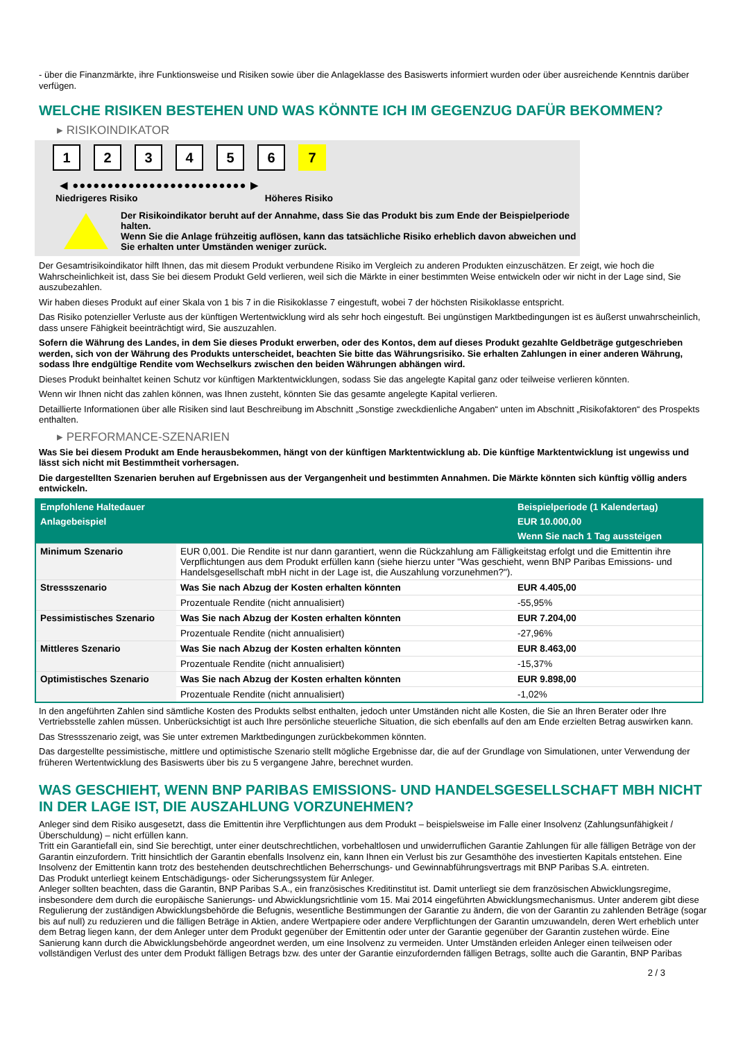- über die Finanzmärkte, ihre Funktionsweise und Risiken sowie über die Anlageklasse des Basiswerts informiert wurden oder über ausreichende Kenntnis darüber verfügen.
WELCHE RISIKEN BESTEHEN UND WAS KÖNNTE ICH IM GEGENZUG DAFÜR BEKOMMEN?
▸ RISIKOINDIKATOR
123456 7
◀ ●●●●●●●●●●●●●●●●●●●●●●●●● ▶
Niedrigeres Risiko Höheres Risiko
Der Risikoindikator beruht auf der Annahme, dass Sie das Produkt bis zum Ende der Beispielperiode halten.
Wenn Sie die Anlage frühzeitig auflösen, kann das tatsächliche Risiko erheblich davon abweichen und Sie erhalten unter Umständen weniger zurück.
Der Gesamtrisikoindikator hilft Ihnen, das mit diesem Produkt verbundene Risiko im Vergleich zu anderen Produkten einzuschätzen. Er zeigt, wie hoch die Wahrscheinlichkeit ist, dass Sie bei diesem Produkt Geld verlieren, weil sich die Märkte in einer bestimmten Weise entwickeln oder wir nicht in der Lage sind, Sie auszubezahlen.
Wir haben dieses Produkt auf einer Skala von 1 bis 7 in die Risikoklasse 7 eingestuft, wobei 7 der höchsten Risikoklasse entspricht.
Das Risiko potenzieller Verluste aus der künftigen Wertentwicklung wird als sehr hoch eingestuft. Bei ungünstigen Marktbedingungen ist es äußerst unwahrscheinlich, dass unsere Fähigkeit beeinträchtigt wird, Sie auszuzahlen.
Sofern die Währung des Landes, in dem Sie dieses Produkt erwerben, oder des Kontos, dem auf dieses Produkt gezahlte Geldbeträge gutgeschrieben werden, sich von der Währung des Produkts unterscheidet, beachten Sie bitte das Währungsrisiko. Sie erhalten Zahlungen in einer anderen Währung, sodass Ihre endgültige Rendite vom Wechselkurs zwischen den beiden Währungen abhängen wird.
Dieses Produkt beinhaltet keinen Schutz vor künftigen Marktentwicklungen, sodass Sie das angelegte Kapital ganz oder teilweise verlieren könnten.
Wenn wir Ihnen nicht das zahlen können, was Ihnen zusteht, könnten Sie das gesamte angelegte Kapital verlieren.
Detaillierte Informationen über alle Risiken sind laut Beschreibung im Abschnitt „Sonstige zweckdienliche Angaben“ unten im Abschnitt „Risikofaktoren“ des Prospekts enthalten.
▸ PERFORMANCE-SZENARIEN
Was Sie bei diesem Produkt am Ende herausbekommen, hängt von der künftigen Marktentwicklung ab. Die künftige Marktentwicklung ist ungewiss und lässt sich nicht mit Bestimmtheit vorhersagen.
Die dargestellten Szenarien beruhen auf Ergebnissen aus der Vergangenheit und bestimmten Annahmen. Die Märkte könnten sich künftig völlig anders entwickeln.
| Empfohlene Haltedauer | | Beispielperiode (1 Kalendertag) |
| --- | --- | --- |
| Anlagebeispiel | | EUR 10.000,00 |
| | | Wenn Sie nach 1 Tag aussteigen |
| Minimum Szenario | EUR 0,001. Die Rendite ist nur dann garantiert, wenn die Rückzahlung am Fälligkeitstag erfolgt und die Emittentin ihre Verpflichtungen aus dem Produkt erfüllen kann (siehe hierzu unter "Was geschieht, wenn BNP Paribas Emissions- und Handelsgesellschaft mbH nicht in der Lage ist, die Auszahlung vorzunehmen?"). | |
| Stressszenario | Was Sie nach Abzug der Kosten erhalten könnten | EUR 4.405,00 |
| | Prozentuale Rendite (nicht annualisiert) | -55,95% |
| Pessimistisches Szenario | Was Sie nach Abzug der Kosten erhalten könnten | EUR 7.204,00 |
| | Prozentuale Rendite (nicht annualisiert) | -27,96% |
| Mittleres Szenario | Was Sie nach Abzug der Kosten erhalten könnten | EUR 8.463,00 |
| | Prozentuale Rendite (nicht annualisiert) | -15,37% |
| Optimistisches Szenario | Was Sie nach Abzug der Kosten erhalten könnten | EUR 9.898,00 |
| | Prozentuale Rendite (nicht annualisiert) | -1,02% |
In den angeführten Zahlen sind sämtliche Kosten des Produkts selbst enthalten, jedoch unter Umständen nicht alle Kosten, die Sie an Ihren Berater oder Ihre Vertriebsstelle zahlen müssen. Unberücksichtigt ist auch Ihre persönliche steuerliche Situation, die sich ebenfalls auf den am Ende erzielten Betrag auswirken kann.
Das Stressszenario zeigt, was Sie unter extremen Marktbedingungen zurückbekommen könnten.
Das dargestellte pessimistische, mittlere und optimistische Szenario stellt mögliche Ergebnisse dar, die auf der Grundlage von Simulationen, unter Verwendung der früheren Wertentwicklung des Basiswerts über bis zu 5 vergangene Jahre, berechnet wurden.
WAS GESCHIEHT, WENN BNP PARIBAS EMISSIONS- UND HANDELSGESELLSCHAFT MBH NICHT IN DER LAGE IST, DIE AUSZAHLUNG VORZUNEHMEN?
Anleger sind dem Risiko ausgesetzt, dass die Emittentin ihre Verpflichtungen aus dem Produkt – beispielsweise im Falle einer Insolvenz (Zahlungsunfähigkeit / Überschuldung) – nicht erfüllen kann.
Tritt ein Garantiefall ein, sind Sie berechtigt, unter einer deutschrechtlichen, vorbehaltlosen und unwiderruflichen Garantie Zahlungen für alle fälligen Beträge von der Garantin einzufordern. Tritt hinsichtlich der Garantin ebenfalls Insolvenz ein, kann Ihnen ein Verlust bis zur Gesamthöhe des investierten Kapitals entstehen. Eine Insolvenz der Emittentin kann trotz des bestehenden deutschrechtlichen Beherrschungs- und Gewinnabführungsvertrags mit BNP Paribas S.A. eintreten.
Das Produkt unterliegt keinem Entschädigungs- oder Sicherungssystem für Anleger.
Anleger sollten beachten, dass die Garantin, BNP Paribas S.A., ein französisches Kreditinstitut ist. Damit unterliegt sie dem französischen Abwicklungsregime, insbesondere dem durch die europäische Sanierungs- und Abwicklungsrichtlinie vom 15. Mai 2014 eingeführten Abwicklungsmechanismus. Unter anderem gibt diese Regulierung der zuständigen Abwicklungsbehörde die Befugnis, wesentliche Bestimmungen der Garantie zu ändern, die von der Garantin zu zahlenden Beträge (sogar bis auf null) zu reduzieren und die fälligen Beträge in Aktien, andere Wertpapiere oder andere Verpflichtungen der Garantin umzuwandeln, deren Wert erheblich unter dem Betrag liegen kann, der dem Anleger unter dem Produkt gegenüber der Emittentin oder unter der Garantie gegenüber der Garantin zustehen würde. Eine Sanierung kann durch die Abwicklungsbehörde angeordnet werden, um eine Insolvenz zu vermeiden. Unter Umständen erleiden Anleger einen teilweisen oder vollständigen Verlust des unter dem Produkt fälligen Betrags bzw. des unter der Garantie einzufordernden fälligen Betrags, sollte auch die Garantin, BNP Paribas
2 / 3